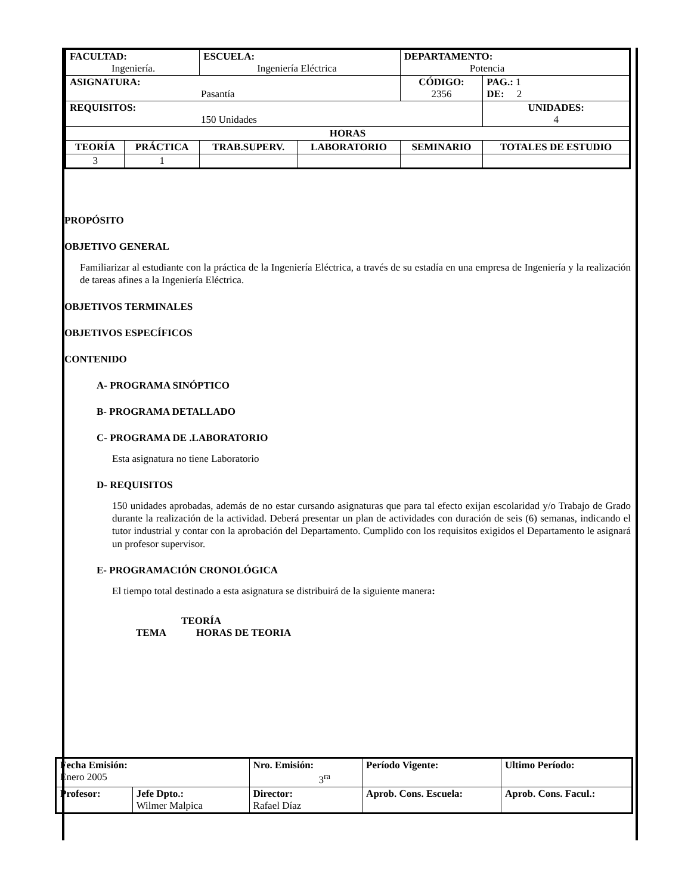| FACULTAD: Ingeniería. | | ESCUELA: Ingeniería Eléctrica | | DEPARTAMENTO: Potencia | |
| ASIGNATURA: Pasantía | | | | CÓDIGO: 2356 | PAG.: 1 DE: 2 |
| REQUISITOS: 150 Unidades | | | | | UNIDADES: 4 |
| HORAS | | | | | |
| TEORÍA | PRÁCTICA | TRAB.SUPERV. | LABORATORIO | SEMINARIO | TOTALES DE ESTUDIO |
| 3 | 1 | | | | |
PROPÓSITO
OBJETIVO GENERAL
Familiarizar al estudiante con la práctica de la Ingeniería Eléctrica, a través de su estadía en una empresa de Ingeniería y la realización de tareas afines a la Ingeniería Eléctrica.
OBJETIVOS TERMINALES
OBJETIVOS ESPECÍFICOS
CONTENIDO
A- PROGRAMA SINÓPTICO
B- PROGRAMA DETALLADO
C- PROGRAMA DE .LABORATORIO
Esta asignatura no tiene Laboratorio
D- REQUISITOS
150 unidades aprobadas, además de no estar cursando asignaturas que para tal efecto exijan escolaridad y/o Trabajo de Grado durante la realización de la actividad. Deberá presentar un plan de actividades con duración de seis (6) semanas, indicando el tutor industrial y contar con la aprobación del Departamento. Cumplido con los requisitos exigidos el Departamento le asignará un profesor supervisor.
E- PROGRAMACIÓN CRONOLÓGICA
El tiempo total destinado a esta asignatura se distribuirá de la siguiente manera:
TEORÍA
TEMA HORAS DE TEORIA
| Fecha Emisión: Enero 2005 | | Nro. Emisión: 3<sup>ra</sup> | Período Vigente: | Ultimo Período: |
| Profesor: | Jefe Dpto.: Wilmer Malpica | Director: Rafael Díaz | Aprob. Cons. Escuela: | Aprob. Cons. Facul.: |